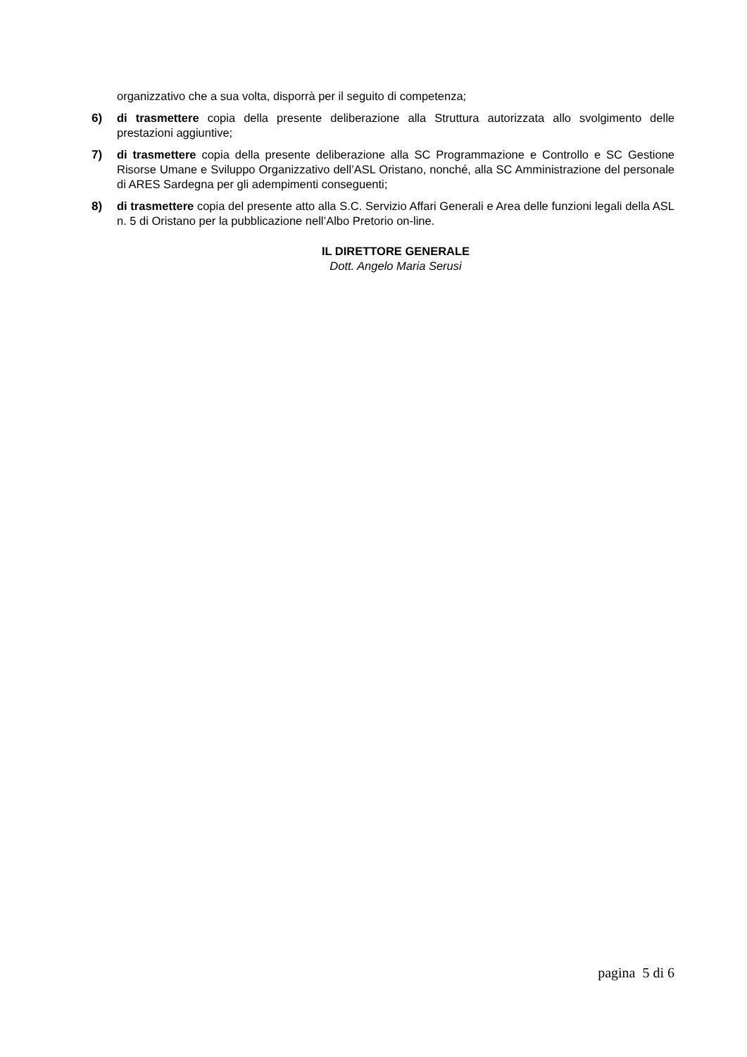organizzativo che a sua volta, disporrà per il seguito di competenza;
6) di trasmettere copia della presente deliberazione alla Struttura autorizzata allo svolgimento delle prestazioni aggiuntive;
7) di trasmettere copia della presente deliberazione alla SC Programmazione e Controllo e SC Gestione Risorse Umane e Sviluppo Organizzativo dell’ASL Oristano, nonché, alla SC Amministrazione del personale di ARES Sardegna per gli adempimenti conseguenti;
8) di trasmettere copia del presente atto alla S.C. Servizio Affari Generali e Area delle funzioni legali della ASL n. 5 di Oristano per la pubblicazione nell’Albo Pretorio on-line.
IL DIRETTORE GENERALE
Dott. Angelo Maria Serusi
pagina 5 di 6